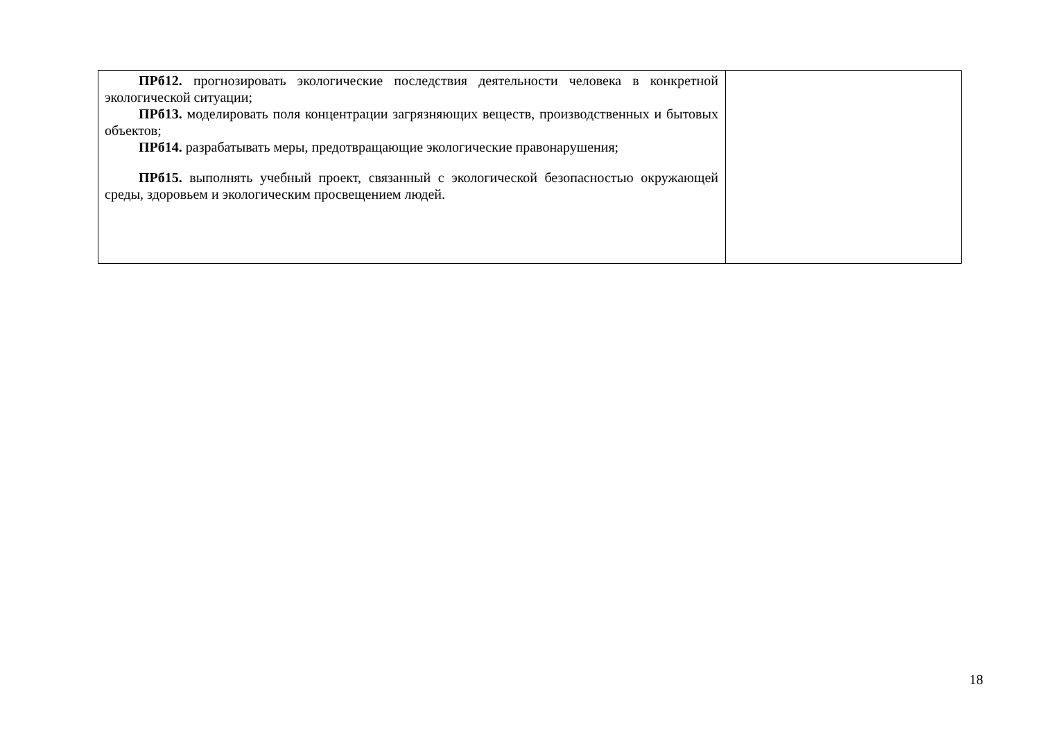| ПРб12. прогнозировать экологические последствия деятельности человека в конкретной экологической ситуации; ПРб13. моделировать поля концентрации загрязняющих веществ, производственных и бытовых объектов; ПРб14. разрабатывать меры, предотвращающие экологические правонарушения; ПРб15. выполнять учебный проект, связанный с экологической безопасностью окружающей среды, здоровьем и экологическим просвещением людей. | |
18